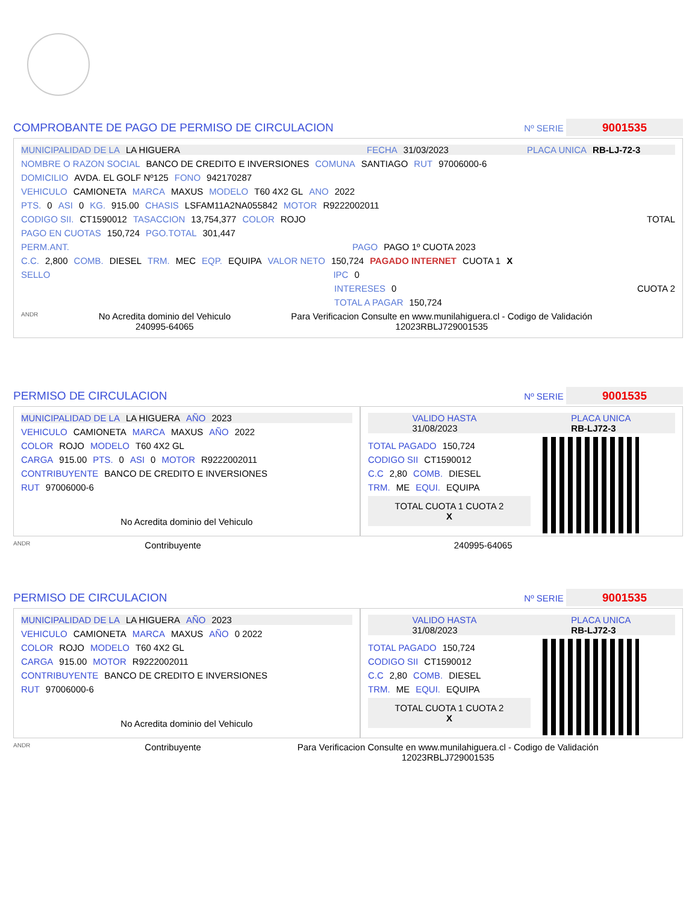COMPROBANTE DE PAGO DE PERMISO DE CIRCULACION Nº SERIE 9001535
MUNICIPALIDAD DE LA LA HIGUERA FECHA 31/03/2023 PLACA UNICA RB-LJ-72-3
NOMBRE O RAZON SOCIAL BANCO DE CREDITO E INVERSIONES COMUNA SANTIAGO RUT 97006000-6
DOMICILIO AVDA. EL GOLF Nº125 FONO 942170287
VEHICULO CAMIONETA MARCA MAXUS MODELO T60 4X2 GL ANO 2022
PTS. 0 ASI 0 KG. 915.00 CHASIS LSFAM11A2NA055842 MOTOR R9222002011
CODIGO SII. CT1590012 TASACCION 13,754,377 COLOR ROJO TOTAL
PAGO EN CUOTAS 150,724 PGO.TOTAL 301,447
PERM.ANT. PAGO PAGO 1º CUOTA 2023
C.C. 2,800 COMB. DIESEL TRM. MEC EQP. EQUIPA VALOR NETO 150,724 PAGADO INTERNET CUOTA 1 X
SELLO IPC 0
INTERESES 0 CUOTA 2
TOTAL A PAGAR 150,724
ANDR No Acredita dominio del Vehiculo
240995-64065 Para Verificacion Consulte en www.munilahiguera.cl - Codigo de Validación
12023RBLJ729001535
PERMISO DE CIRCULACION Nº SERIE 9001535
MUNICIPALIDAD DE LA LA HIGUERA AÑO 2023
VEHICULO CAMIONETA MARCA MAXUS AÑO 2022
COLOR ROJO MODELO T60 4X2 GL
CARGA 915.00 PTS. 0 ASI 0 MOTOR R9222002011
CONTRIBUYENTE BANCO DE CREDITO E INVERSIONES
RUT 97006000-6
No Acredita dominio del Vehiculo
VALIDO HASTA
31/08/2023 PLACA UNICA
RB-LJ72-3
TOTAL PAGADO 150,724
CODIGO SII CT1590012
C.C 2,80 COMB. DIESEL
TRM. ME EQUI. EQUIPA
TOTAL CUOTA 1 CUOTA 2
X
ANDR Contribuyente 240995-64065
PERMISO DE CIRCULACION Nº SERIE 9001535
MUNICIPALIDAD DE LA LA HIGUERA AÑO 2023
VEHICULO CAMIONETA MARCA MAXUS AÑO 0 2022
COLOR ROJO MODELO T60 4X2 GL
CARGA 915.00 MOTOR R9222002011
CONTRIBUYENTE BANCO DE CREDITO E INVERSIONES
RUT 97006000-6
No Acredita dominio del Vehiculo
VALIDO HASTA
31/08/2023 PLACA UNICA
RB-LJ72-3
TOTAL PAGADO 150,724
CODIGO SII CT1590012
C.C 2,80 COMB. DIESEL
TRM. ME EQUI. EQUIPA
TOTAL CUOTA 1 CUOTA 2
X
ANDR Contribuyente Para Verificacion Consulte en www.munilahiguera.cl - Codigo de Validación
12023RBLJ729001535